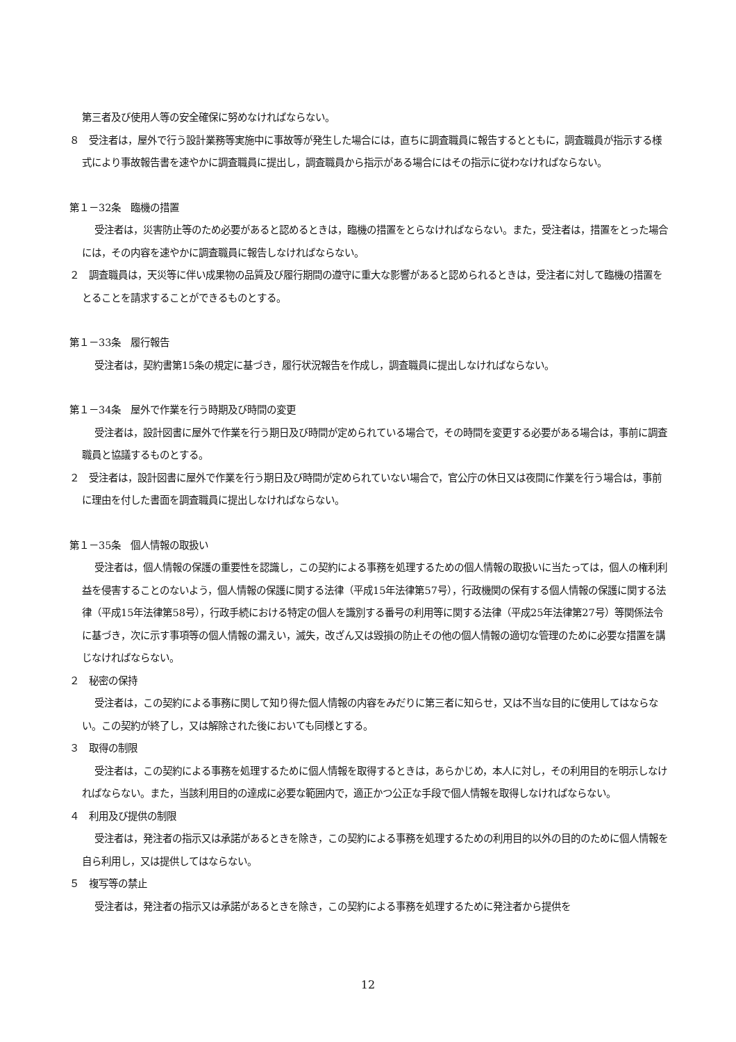第三者及び使用人等の安全確保に努めなければならない。
８　受注者は，屋外で行う設計業務等実施中に事故等が発生した場合には，直ちに調査職員に報告するとともに，調査職員が指示する様式により事故報告書を速やかに調査職員に提出し，調査職員から指示がある場合にはその指示に従わなければならない。
第１－32条　臨機の措置
受注者は，災害防止等のため必要があると認めるときは，臨機の措置をとらなければならない。また，受注者は，措置をとった場合には，その内容を速やかに調査職員に報告しなければならない。
２　調査職員は，天災等に伴い成果物の品質及び履行期間の遵守に重大な影響があると認められるときは，受注者に対して臨機の措置をとることを請求することができるものとする。
第１－33条　履行報告
受注者は，契約書第15条の規定に基づき，履行状況報告を作成し，調査職員に提出しなければならない。
第１－34条　屋外で作業を行う時期及び時間の変更
受注者は，設計図書に屋外で作業を行う期日及び時間が定められている場合で，その時間を変更する必要がある場合は，事前に調査職員と協議するものとする。
２　受注者は，設計図書に屋外で作業を行う期日及び時間が定められていない場合で，官公庁の休日又は夜間に作業を行う場合は，事前に理由を付した書面を調査職員に提出しなければならない。
第１－35条　個人情報の取扱い
受注者は，個人情報の保護の重要性を認識し，この契約による事務を処理するための個人情報の取扱いに当たっては，個人の権利利益を侵害することのないよう，個人情報の保護に関する法律（平成15年法律第57号），行政機関の保有する個人情報の保護に関する法律（平成15年法律第58号），行政手続における特定の個人を識別する番号の利用等に関する法律（平成25年法律第27号）等関係法令に基づき，次に示す事項等の個人情報の漏えい，滅失，改ざん又は毀損の防止その他の個人情報の適切な管理のために必要な措置を講じなければならない。
２　秘密の保持
受注者は，この契約による事務に関して知り得た個人情報の内容をみだりに第三者に知らせ，又は不当な目的に使用してはならない。この契約が終了し，又は解除された後においても同様とする。
３　取得の制限
受注者は，この契約による事務を処理するために個人情報を取得するときは，あらかじめ，本人に対し，その利用目的を明示しなければならない。また，当該利用目的の達成に必要な範囲内で，適正かつ公正な手段で個人情報を取得しなければならない。
４　利用及び提供の制限
受注者は，発注者の指示又は承諾があるときを除き，この契約による事務を処理するための利用目的以外の目的のために個人情報を自ら利用し，又は提供してはならない。
５　複写等の禁止
受注者は，発注者の指示又は承諾があるときを除き，この契約による事務を処理するために発注者から提供を
12